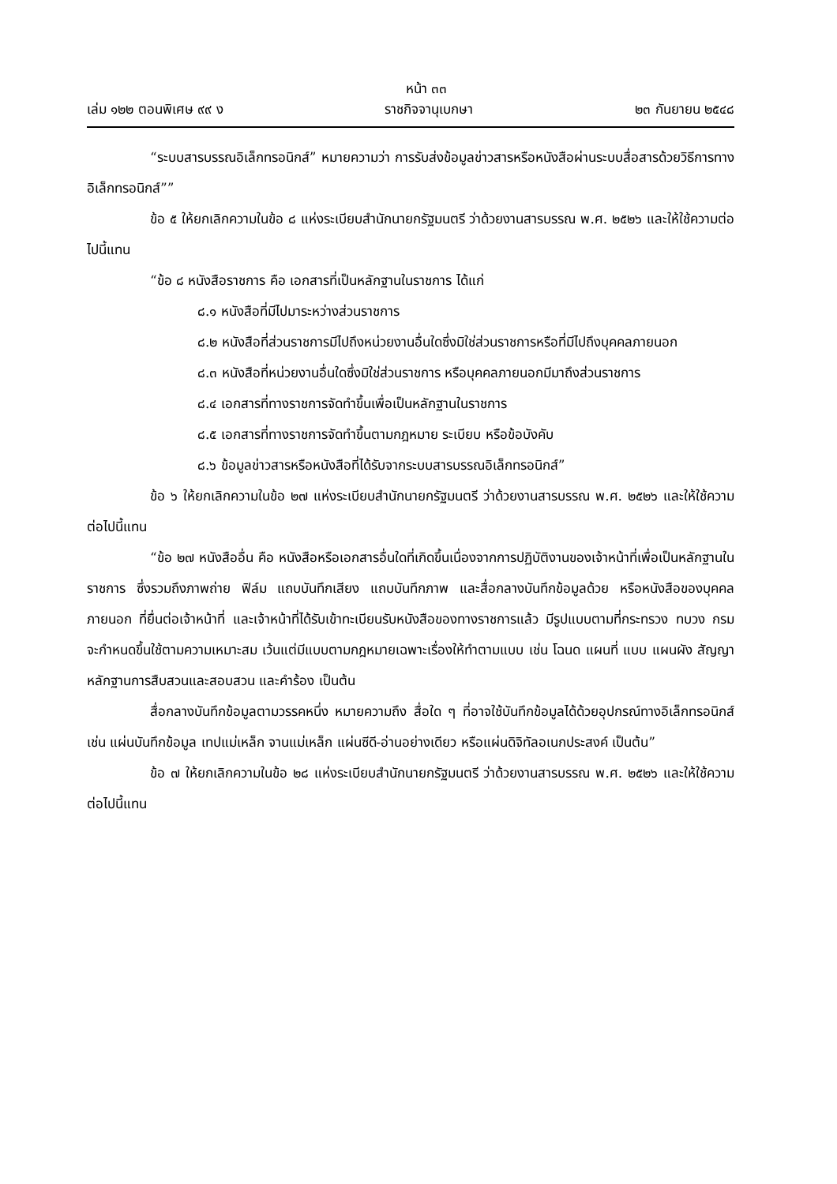หน้า ๓๓
เล่ม ๑๒๒ ตอนพิเศษ ๙๙ ง ราชกิจจานุเบกษา ๒๓ กันยายน ๒๕๔๘
“ระบบสารบรรณอิเล็กทรอนิกส์” หมายความว่า การรับส่งข้อมูลข่าวสารหรือหนังสือผ่านระบบสื่อสารด้วยวิธีการทางอิเล็กทรอนิกส์””
ข้อ ๕ ให้ยกเลิกความในข้อ ๘ แห่งระเบียบสำนักนายกรัฐมนตรี ว่าด้วยงานสารบรรณ พ.ศ. ๒๕๒๖ และให้ใช้ความต่อไปนี้แทน
“ข้อ ๘ หนังสือราชการ คือ เอกสารที่เป็นหลักฐานในราชการ ได้แก่
๘.๑ หนังสือที่มีไปมาระหว่างส่วนราชการ
๘.๒ หนังสือที่ส่วนราชการมีไปถึงหน่วยงานอื่นใดซึ่งมิใช่ส่วนราชการหรือที่มีไปถึงบุคคลภายนอก
๘.๓ หนังสือที่หน่วยงานอื่นใดซึ่งมิใช่ส่วนราชการ หรือบุคคลภายนอกมีมาถึงส่วนราชการ
๘.๔ เอกสารที่ทางราชการจัดทำขึ้นเพื่อเป็นหลักฐานในราชการ
๘.๕ เอกสารที่ทางราชการจัดทำขึ้นตามกฎหมาย ระเบียบ หรือข้อบังคับ
๘.๖ ข้อมูลข่าวสารหรือหนังสือที่ได้รับจากระบบสารบรรณอิเล็กทรอนิกส์”
ข้อ ๖ ให้ยกเลิกความในข้อ ๒๗ แห่งระเบียบสำนักนายกรัฐมนตรี ว่าด้วยงานสารบรรณ พ.ศ. ๒๕๒๖ และให้ใช้ความต่อไปนี้แทน
“ข้อ ๒๗ หนังสืออื่น คือ หนังสือหรือเอกสารอื่นใดที่เกิดขึ้นเนื่องจากการปฏิบัติงานของเจ้าหน้าที่เพื่อเป็นหลักฐานในราชการ ซึ่งรวมถึงภาพถ่าย ฟิล์ม แถบบันทึกเสียง แถบบันทึกภาพ และสื่อกลางบันทึกข้อมูลด้วย หรือหนังสือของบุคคลภายนอก ที่ยื่นต่อเจ้าหน้าที่ และเจ้าหน้าที่ได้รับเข้าทะเบียนรับหนังสือของทางราชการแล้ว มีรูปแบบตามที่กระทรวง ทบวง กรม จะกำหนดขึ้นใช้ตามความเหมาะสม เว้นแต่มีแบบตามกฎหมายเฉพาะเรื่องให้ทำตามแบบ เช่น โฉนด แผนที่ แบบ แผนผัง สัญญา หลักฐานการสืบสวนและสอบสวน และคำร้อง เป็นต้น
สื่อกลางบันทึกข้อมูลตามวรรคหนึ่ง หมายความถึง สื่อใด ๆ ที่อาจใช้บันทึกข้อมูลได้ด้วยอุปกรณ์ทางอิเล็กทรอนิกส์ เช่น แผ่นบันทึกข้อมูล เทปแม่เหล็ก จานแม่เหล็ก แผ่นซีดี-อ่านอย่างเดียว หรือแผ่นดิจิทัลอเนกประสงค์ เป็นต้น”
ข้อ ๗ ให้ยกเลิกความในข้อ ๒๘ แห่งระเบียบสำนักนายกรัฐมนตรี ว่าด้วยงานสารบรรณ พ.ศ. ๒๕๒๖ และให้ใช้ความต่อไปนี้แทน